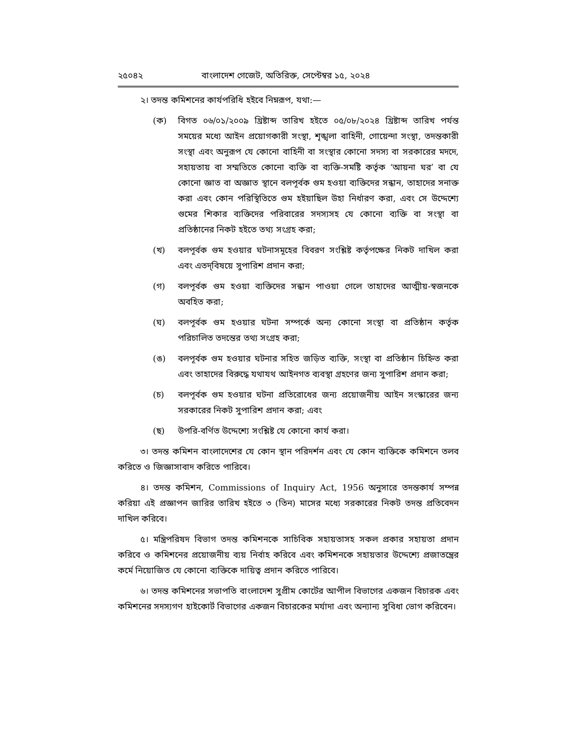২৫০৪২ বাংলাদেশ গেজেট, অতিরিক্ত, সেপ্টেম্বর ১৫, ২০২৪
২। তদন্ত কমিশনের কার্যপরিধি হইবে নিম্নরূপ, যথা:—
(ক) বিগত ০৬/০১/২০০৯ খ্রিষ্টাব্দ তারিখ হইতে ০৫/০৮/২০২৪ খ্রিষ্টাব্দ তারিখ পর্যন্ত সময়ের মধ্যে আইন প্রয়োগকারী সংস্থা, শৃঙ্খলা বাহিনী, গোয়েন্দা সংস্থা, তদন্তকারী সংস্থা এবং অনুরূপ যে কোনো বাহিনী বা সংস্থার কোনো সদস্য বা সরকারের মদদে, সহায়তায় বা সম্মতিতে কোনো ব্যক্তি বা ব্যক্তি-সমষ্টি কর্তৃক ‘আয়না ঘর’ বা যে কোনো জ্ঞাত বা অজ্ঞাত স্থানে বলপূর্বক গুম হওয়া ব্যক্তিদের সন্ধান, তাহাদের সনাক্ত করা এবং কোন পরিস্থিতিতে গুম হইয়াছিল উহা নির্ধারণ করা, এবং সে উদ্দেশ্যে গুমের শিকার ব্যক্তিদের পরিবারের সদস্যসহ যে কোনো ব্যক্তি বা সংস্থা বা প্রতিষ্ঠানের নিকট হইতে তথ্য সংগ্রহ করা;
(খ) বলপূর্বক গুম হওয়ার ঘটনাসমূহের বিবরণ সংশ্লিষ্ট কর্তৃপক্ষের নিকট দাখিল করা এবং এতদ্‌বিষয়ে সুপারিশ প্রদান করা;
(গ) বলপূর্বক গুম হওয়া ব্যক্তিদের সন্ধান পাওয়া গেলে তাহাদের আত্মীয়-স্বজনকে অবহিত করা;
(ঘ) বলপূর্বক গুম হওয়ার ঘটনা সম্পর্কে অন্য কোনো সংস্থা বা প্রতিষ্ঠান কর্তৃক পরিচালিত তদন্তের তথ্য সংগ্রহ করা;
(ঙ) বলপূর্বক গুম হওয়ার ঘটনার সহিত জড়িত ব্যক্তি, সংস্থা বা প্রতিষ্ঠান চিহ্নিত করা এবং তাহাদের বিরুদ্ধে যথাযথ আইনগত ব্যবস্থা গ্রহণের জন্য সুপারিশ প্রদান করা;
(চ) বলপূর্বক গুম হওয়ার ঘটনা প্রতিরোধের জন্য প্রয়োজনীয় আইন সংস্কারের জন্য সরকারের নিকট সুপারিশ প্রদান করা; এবং
(ছ) উপরি-বর্ণিত উদ্দেশ্যে সংশ্লিষ্ট যে কোনো কার্য করা।
৩। তদন্ত কমিশন বাংলাদেশের যে কোন স্থান পরিদর্শন এবং যে কোন ব্যক্তিকে কমিশনে তলব করিতে ও জিজ্ঞাসাবাদ করিতে পারিবে।
৪। তদন্ত কমিশন, Commissions of Inquiry Act, 1956 অনুসারে তদন্তকার্য সম্পন্ন করিয়া এই প্রজ্ঞাপন জারির তারিখ হইতে ৩ (তিন) মাসের মধ্যে সরকারের নিকট তদন্ত প্রতিবেদন দাখিল করিবে।
৫। মন্ত্রিপরিষদ বিভাগ তদন্ত কমিশনকে সাচিবিক সহায়তাসহ সকল প্রকার সহায়তা প্রদান করিবে ও কমিশনের প্রয়োজনীয় ব্যয় নির্বাহ করিবে এবং কমিশনকে সহায়তার উদ্দেশ্যে প্রজাতন্ত্রের কর্মে নিয়োজিত যে কোনো ব্যক্তিকে দায়িত্ব প্রদান করিতে পারিবে।
৬। তদন্ত কমিশনের সভাপতি বাংলাদেশ সুপ্রীম কোর্টের আপীল বিভাগের একজন বিচারক এবং কমিশনের সদস্যগণ হাইকোর্ট বিভাগের একজন বিচারকের মর্যাদা এবং অন্যান্য সুবিধা ভোগ করিবেন।